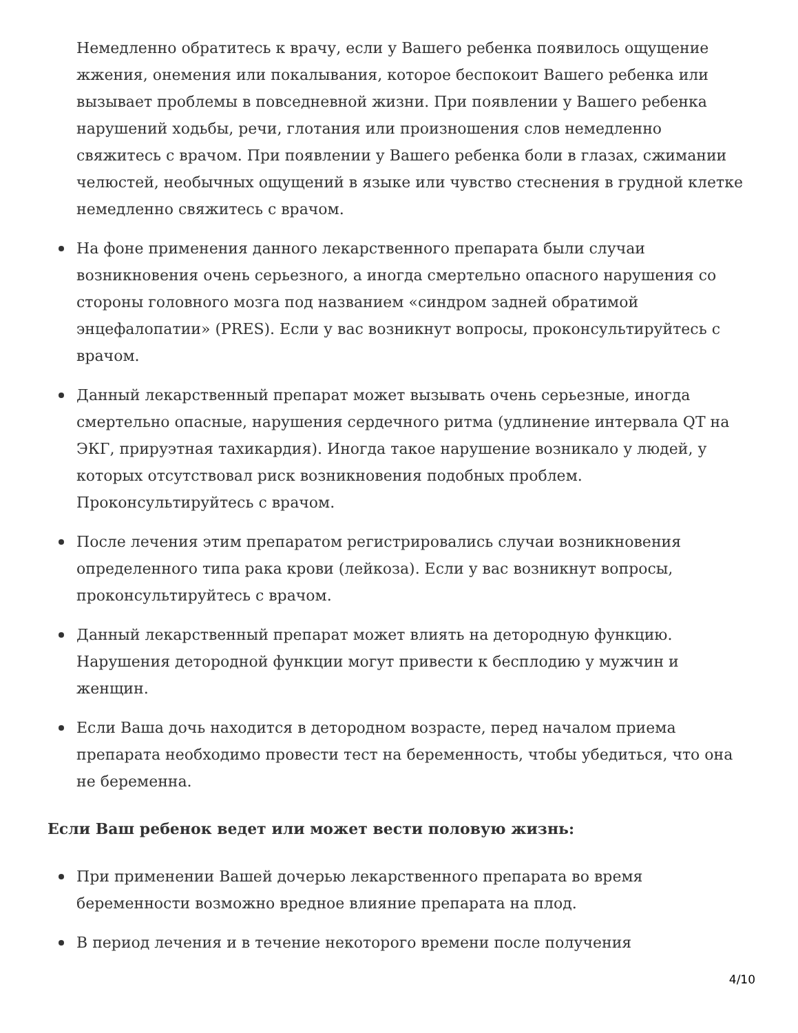Немедленно обратитесь к врачу, если у Вашего ребенка появилось ощущение жжения, онемения или покалывания, которое беспокоит Вашего ребенка или вызывает проблемы в повседневной жизни. При появлении у Вашего ребенка нарушений ходьбы, речи, глотания или произношения слов немедленно свяжитесь с врачом. При появлении у Вашего ребенка боли в глазах, сжимании челюстей, необычных ощущений в языке или чувство стеснения в грудной клетке немедленно свяжитесь с врачом.
На фоне применения данного лекарственного препарата были случаи возникновения очень серьезного, а иногда смертельно опасного нарушения со стороны головного мозга под названием «синдром задней обратимой энцефалопатии» (PRES). Если у вас возникнут вопросы, проконсультируйтесь с врачом.
Данный лекарственный препарат может вызывать очень серьезные, иногда смертельно опасные, нарушения сердечного ритма (удлинение интервала QT на ЭКГ, приpуэтная тахикардия). Иногда такое нарушение возникало у людей, у которых отсутствовал риск возникновения подобных проблем. Проконсультируйтесь с врачом.
После лечения этим препаратом регистрировались случаи возникновения определенного типа рака крови (лейкоза). Если у вас возникнут вопросы, проконсультируйтесь с врачом.
Данный лекарственный препарат может влиять на детородную функцию. Нарушения детородной функции могут привести к бесплодию у мужчин и женщин.
Если Ваша дочь находится в детородном возрасте, перед началом приема препарата необходимо провести тест на беременность, чтобы убедиться, что она не беременна.
Если Ваш ребенок ведет или может вести половую жизнь:
При применении Вашей дочерью лекарственного препарата во время беременности возможно вредное влияние препарата на плод.
В период лечения и в течение некоторого времени после получения
4/10